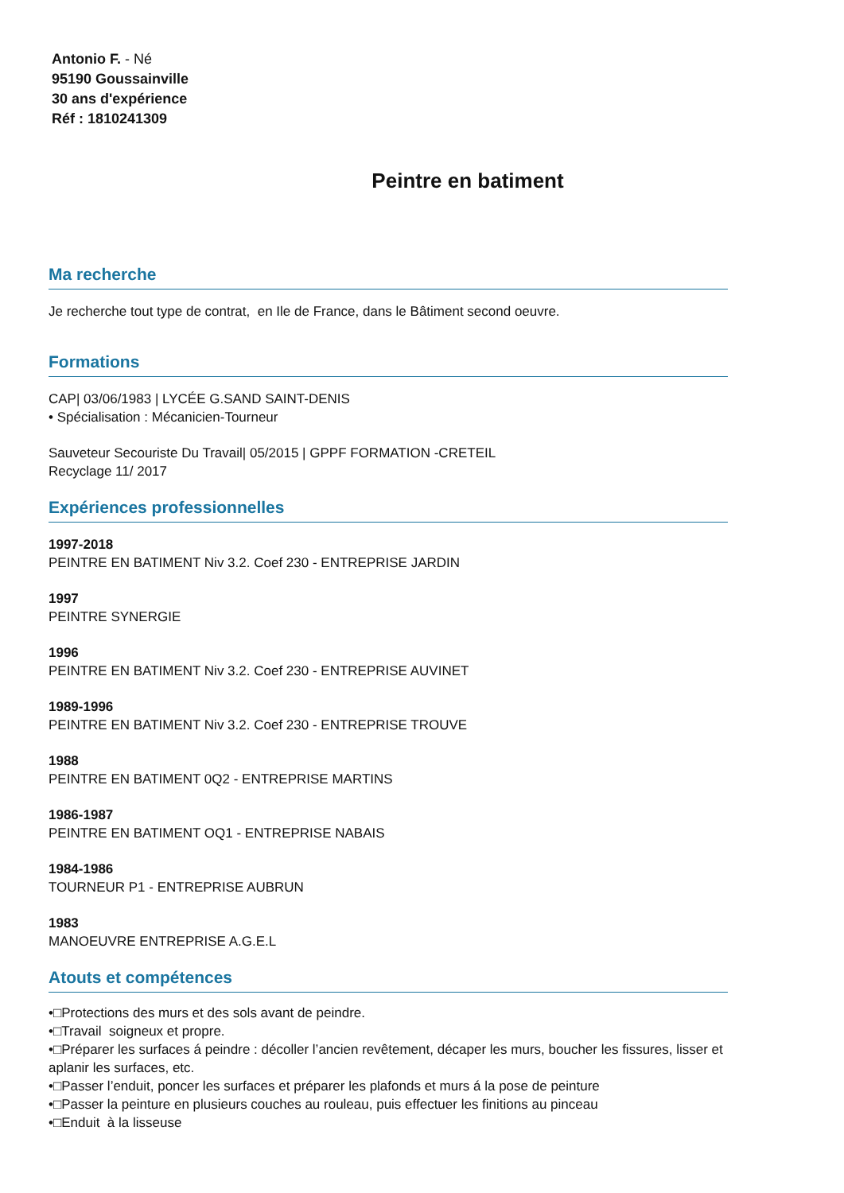Antonio F. - Né
95190 Goussainville
30 ans d'expérience
Réf : 1810241309
Peintre en batiment
Ma recherche
Je recherche tout type de contrat, en Ile de France, dans le Bâtiment second oeuvre.
Formations
CAP| 03/06/1983 | LYCÉE G.SAND SAINT-DENIS
• Spécialisation : Mécanicien-Tourneur
Sauveteur Secouriste Du Travail| 05/2015 | GPPF FORMATION -CRETEIL
Recyclage 11/ 2017
Expériences professionnelles
1997-2018
PEINTRE EN BATIMENT Niv 3.2. Coef 230 - ENTREPRISE JARDIN
1997
PEINTRE SYNERGIE
1996
PEINTRE EN BATIMENT Niv 3.2. Coef 230 - ENTREPRISE AUVINET
1989-1996
PEINTRE EN BATIMENT Niv 3.2. Coef 230 - ENTREPRISE TROUVE
1988
PEINTRE EN BATIMENT 0Q2 - ENTREPRISE MARTINS
1986-1987
PEINTRE EN BATIMENT OQ1 - ENTREPRISE NABAIS
1984-1986
TOURNEUR P1 - ENTREPRISE AUBRUN
1983
MANOEUVRE ENTREPRISE A.G.E.L
Atouts et compétences
•□Protections des murs et des sols avant de peindre.
•□Travail soigneux et propre.
•□Préparer les surfaces á peindre : décoller l’ancien revêtement, décaper les murs, boucher les fissures, lisser et aplanir les surfaces, etc.
•□Passer l’enduit, poncer les surfaces et préparer les plafonds et murs á la pose de peinture
•□Passer la peinture en plusieurs couches au rouleau, puis effectuer les finitions au pinceau
•□Enduit à la lisseuse